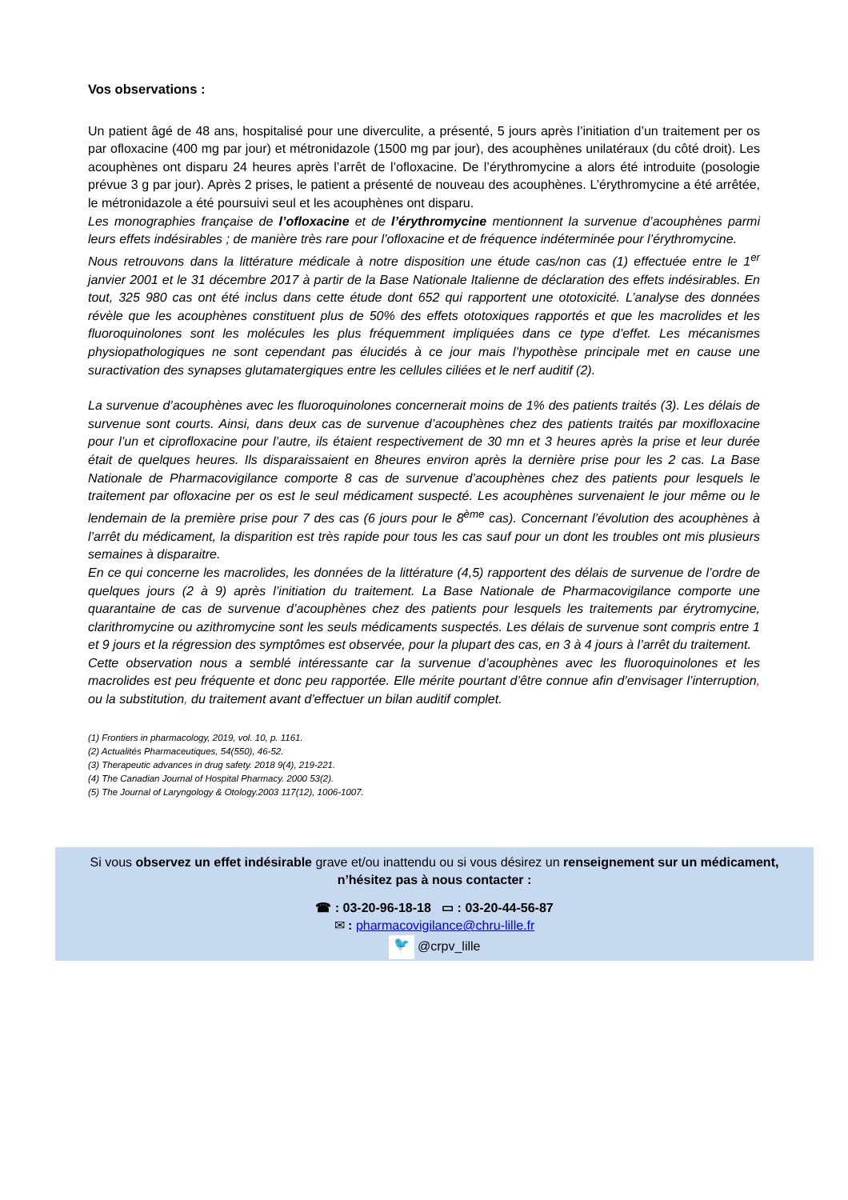Vos observations :
Un patient âgé de 48 ans, hospitalisé pour une diverculite, a présenté, 5 jours après l’initiation d’un traitement per os par ofloxacine (400 mg par jour) et métronidazole (1500 mg par jour), des acouphènes unilatéraux (du côté droit). Les acouphènes ont disparu 24 heures après l’arrêt de l’ofloxacine. De l’érythromycine a alors été introduite (posologie prévue 3 g par jour). Après 2 prises, le patient a présenté de nouveau des acouphènes. L’érythromycine a été arrêtée, le métronidazole a été poursuivi seul et les acouphènes ont disparu.
Les monographies française de l’ofloxacine et de l’érythromycine mentionnent la survenue d’acouphènes parmi leurs effets indésirables ; de manière très rare pour l’ofloxacine et de fréquence indéterminée pour l’érythromycine.
Nous retrouvons dans la littérature médicale à notre disposition une étude cas/non cas (1) effectuée entre le 1<sup>er</sup> janvier 2001 et le 31 décembre 2017 à partir de la Base Nationale Italienne de déclaration des effets indésirables. En tout, 325 980 cas ont été inclus dans cette étude dont 652 qui rapportent une ototoxicité. L’analyse des données révèle que les acouphènes constituent plus de 50% des effets ototoxiques rapportés et que les macrolides et les fluoroquinolones sont les molécules les plus fréquemment impliquées dans ce type d’effet. Les mécanismes physiopathologiques ne sont cependant pas élucidés à ce jour mais l’hypothèse principale met en cause une suractivation des synapses glutamatergiques entre les cellules ciliées et le nerf auditif (2).
La survenue d’acouphènes avec les fluoroquinolones concernerait moins de 1% des patients traités (3). Les délais de survenue sont courts. Ainsi, dans deux cas de survenue d’acouphènes chez des patients traités par moxifloxacine pour l’un et ciprofloxacine pour l’autre, ils étaient respectivement de 30 mn et 3 heures après la prise et leur durée était de quelques heures. Ils disparaissaient en 8heures environ après la dernière prise pour les 2 cas. La Base Nationale de Pharmacovigilance comporte 8 cas de survenue d’acouphènes chez des patients pour lesquels le traitement par ofloxacine per os est le seul médicament suspecté. Les acouphènes survenaient le jour même ou le lendemain de la première prise pour 7 des cas (6 jours pour le 8<sup>ème</sup> cas). Concernant l’évolution des acouphènes à l’arrêt du médicament, la disparition est très rapide pour tous les cas sauf pour un dont les troubles ont mis plusieurs semaines à disparaitre.
En ce qui concerne les macrolides, les données de la littérature (4,5) rapportent des délais de survenue de l’ordre de quelques jours (2 à 9) après l’initiation du traitement. La Base Nationale de Pharmacovigilance comporte une quarantaine de cas de survenue d’acouphènes chez des patients pour lesquels les traitements par érytromycine, clarithromycine ou azithromycine sont les seuls médicaments suspectés. Les délais de survenue sont compris entre 1 et 9 jours et la régression des symptômes est observée, pour la plupart des cas, en 3 à 4 jours à l’arrêt du traitement.
Cette observation nous a semblé intéressante car la survenue d’acouphènes avec les fluoroquinolones et les macrolides est peu fréquente et donc peu rapportée. Elle mérite pourtant d’être connue afin d’envisager l’interruption, ou la substitution, du traitement avant d’effectuer un bilan auditif complet.
(1) Frontiers in pharmacology, 2019, vol. 10, p. 1161.
(2) Actualités Pharmaceutiques, 54(550), 46-52.
(3) Therapeutic advances in drug safety. 2018 9(4), 219-221.
(4) The Canadian Journal of Hospital Pharmacy. 2000 53(2).
(5) The Journal of Laryngology & Otology.2003 117(12), 1006-1007.
Si vous observez un effet indésirable grave et/ou inattendu ou si vous désirez un renseignement sur un médicament,
n’hésitez pas à nous contacter :
☎ : 03-20-96-18-18 ▭ : 03-20-44-56-87
✉ : pharmacovigilance@chru-lille.fr
🐦 @crpv_lille